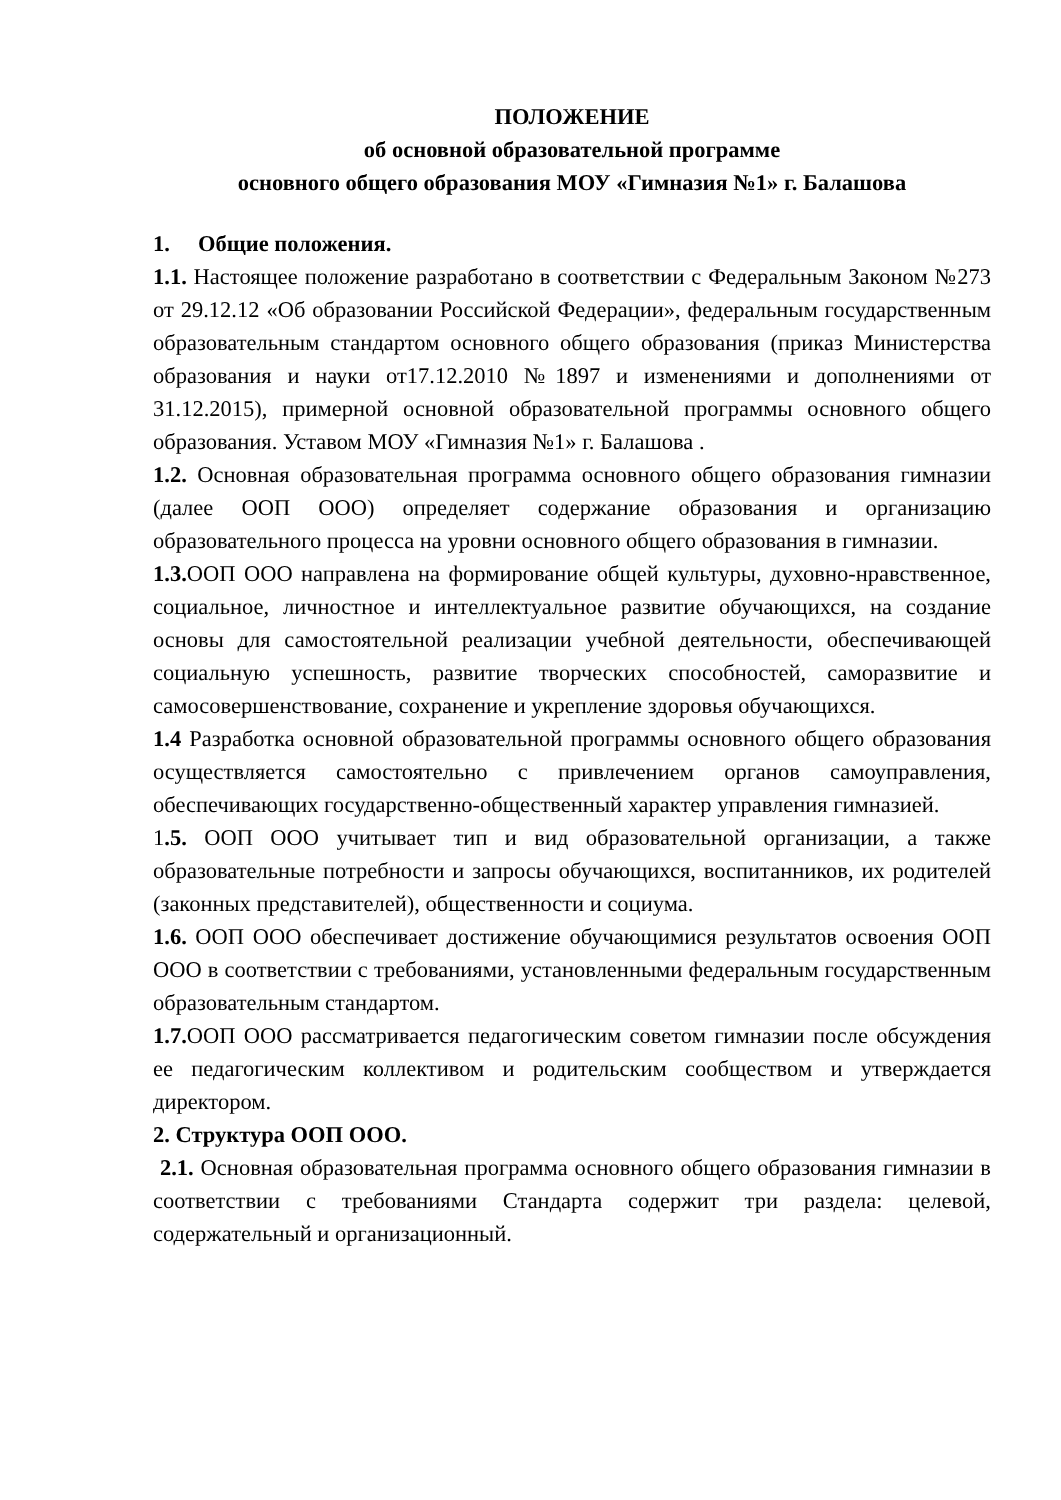ПОЛОЖЕНИЕ
об основной образовательной программе
основного общего образования МОУ «Гимназия №1» г. Балашова
1. Общие положения.
1.1. Настоящее положение разработано в соответствии с Федеральным Законом №273 от 29.12.12 «Об образовании Российской Федерации», федеральным государственным образовательным стандартом основного общего образования (приказ Министерства образования и науки от17.12.2010 №1897 и изменениями и дополнениями от 31.12.2015), примерной основной образовательной программы основного общего образования. Уставом МОУ «Гимназия №1» г. Балашова .
1.2. Основная образовательная программа основного общего образования гимназии (далее ООП ООО) определяет содержание образования и организацию образовательного процесса на уровни основного общего образования в гимназии.
1.3. ООП ООО направлена на формирование общей культуры, духовно-нравственное, социальное, личностное и интеллектуальное развитие обучающихся, на создание основы для самостоятельной реализации учебной деятельности, обеспечивающей социальную успешность, развитие творческих способностей, саморазвитие и самосовершенствование, сохранение и укрепление здоровья обучающихся.
1.4 Разработка основной образовательной программы основного общего образования осуществляется самостоятельно с привлечением органов самоуправления, обеспечивающих государственно-общественный характер управления гимназией.
1.5. ООП ООО учитывает тип и вид образовательной организации, а также образовательные потребности и запросы обучающихся, воспитанников, их родителей (законных представителей), общественности и социума.
1.6. ООП ООО обеспечивает достижение обучающимися результатов освоения ООП ООО в соответствии с требованиями, установленными федеральным государственным образовательным стандартом.
1.7. ООП ООО рассматривается педагогическим советом гимназии после обсуждения ее педагогическим коллективом и родительским сообществом и утверждается директором.
2. Структура ООП ООО.
2.1. Основная образовательная программа основного общего образования гимназии в соответствии с требованиями Стандарта содержит три раздела: целевой, содержательный и организационный.